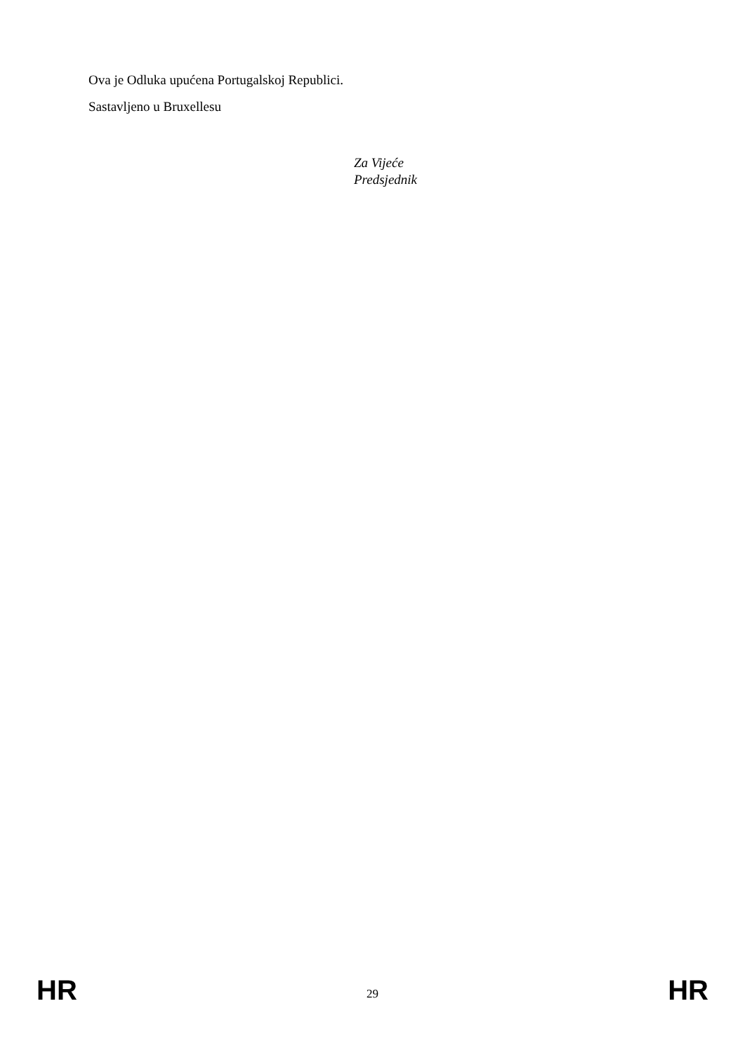Ova je Odluka upućena Portugalskoj Republici.
Sastavljeno u Bruxellesu
Za Vijeće
Predsjednik
HR 29 HR